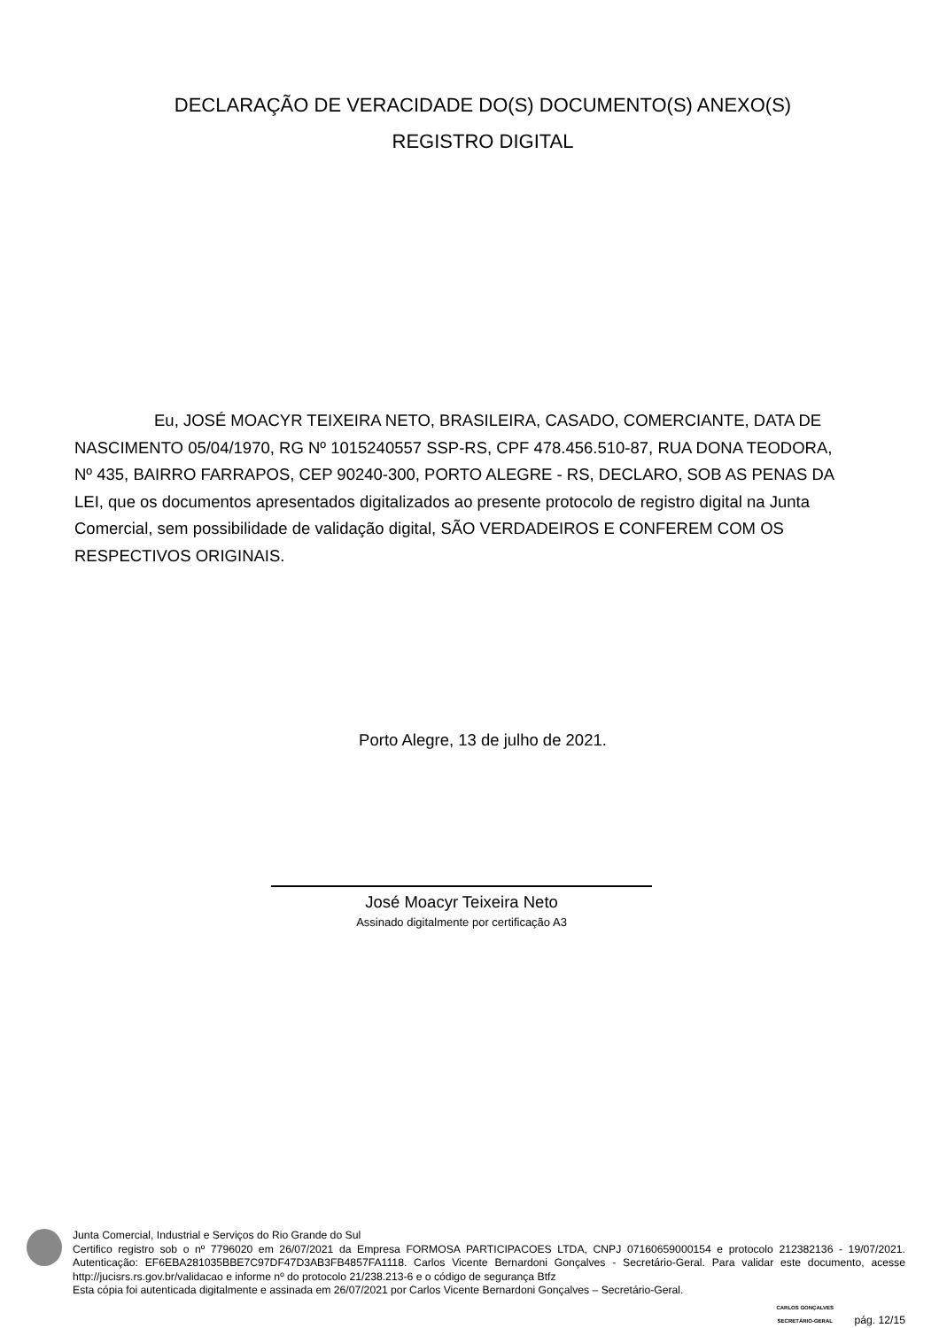DECLARAÇÃO DE VERACIDADE DO(S) DOCUMENTO(S) ANEXO(S)
REGISTRO DIGITAL
Eu, JOSÉ MOACYR TEIXEIRA NETO, BRASILEIRA, CASADO, COMERCIANTE, DATA DE NASCIMENTO 05/04/1970, RG Nº 1015240557 SSP-RS, CPF 478.456.510-87, RUA DONA TEODORA, Nº 435, BAIRRO FARRAPOS, CEP 90240-300, PORTO ALEGRE - RS, DECLARO, SOB AS PENAS DA LEI, que os documentos apresentados digitalizados ao presente protocolo de registro digital na Junta Comercial, sem possibilidade de validação digital, SÃO VERDADEIROS E CONFEREM COM OS RESPECTIVOS ORIGINAIS.
Porto Alegre, 13 de julho de 2021.
José Moacyr Teixeira Neto
Assinado digitalmente por certificação A3
Junta Comercial, Industrial e Serviços do Rio Grande do Sul
Certifico registro sob o nº 7796020 em 26/07/2021 da Empresa FORMOSA PARTICIPACOES LTDA, CNPJ 07160659000154 e protocolo 212382136 - 19/07/2021. Autenticação: EF6EBA281035BBE7C97DF47D3AB3FB4857FA1118. Carlos Vicente Bernardoni Gonçalves - Secretário-Geral. Para validar este documento, acesse http://jucisrs.rs.gov.br/validacao e informe nº do protocolo 21/238.213-6 e o código de segurança Btfz
Esta cópia foi autenticada digitalmente e assinada em 26/07/2021 por Carlos Vicente Bernardoni Gonçalves – Secretário-Geral.
CARLOS GONÇALVES
SECRETÁRIO-GERAL pág. 12/15